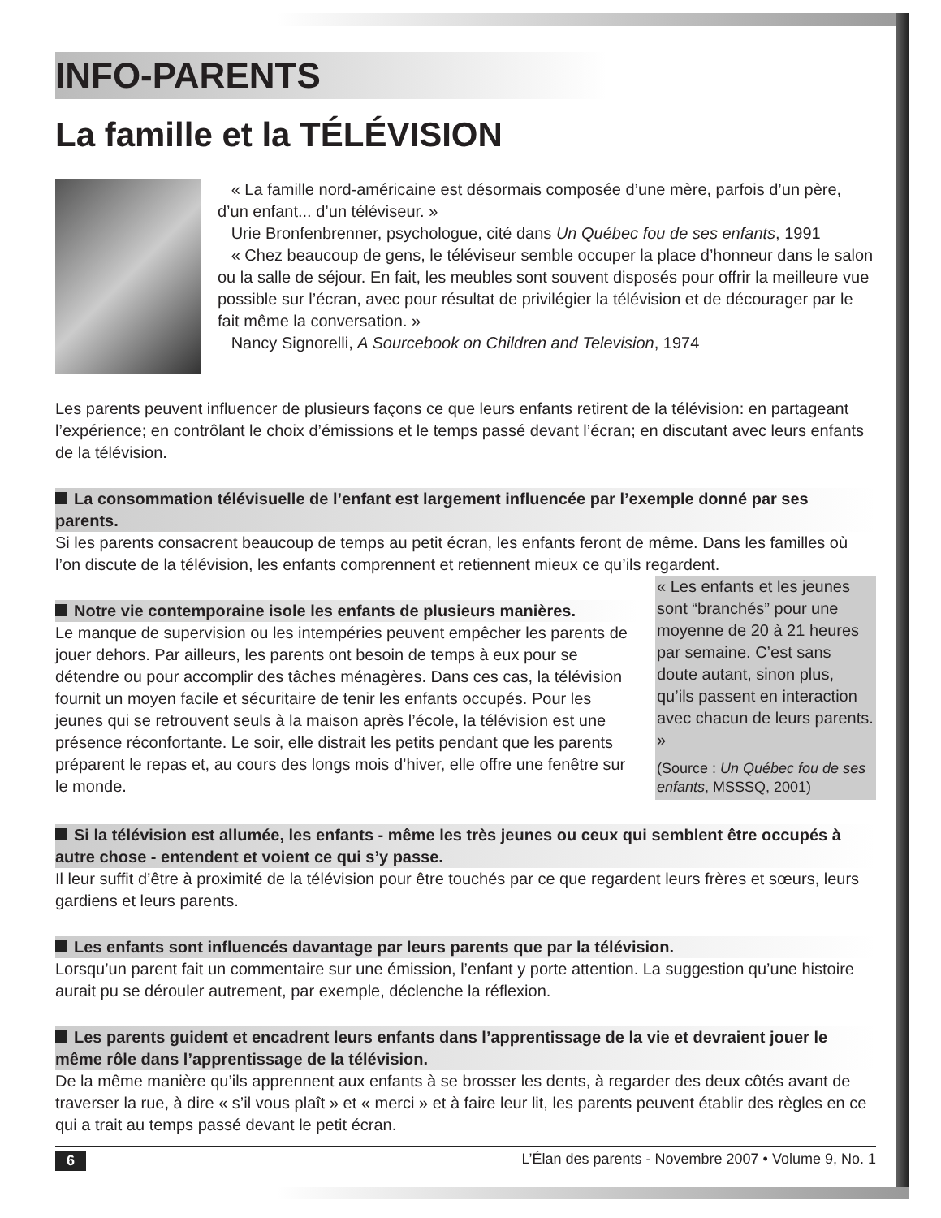INFO-PARENTS
La famille et la TÉLÉVISION
« La famille nord-américaine est désormais composée d’une mère, parfois d’un père, d’un enfant... d’un téléviseur. »
Urie Bronfenbrenner, psychologue, cité dans Un Québec fou de ses enfants, 1991
« Chez beaucoup de gens, le téléviseur semble occuper la place d’honneur dans le salon ou la salle de séjour. En fait, les meubles sont souvent disposés pour offrir la meilleure vue possible sur l’écran, avec pour résultat de privilégier la télévision et de décourager par le fait même la conversation. »
Nancy Signorelli, A Sourcebook on Children and Television, 1974
Les parents peuvent influencer de plusieurs façons ce que leurs enfants retirent de la télévision: en partageant l’expérience; en contrôlant le choix d’émissions et le temps passé devant l’écran; en discutant avec leurs enfants de la télévision.
La consommation télévisuelle de l’enfant est largement influencée par l’exemple donné par ses parents.
Si les parents consacrent beaucoup de temps au petit écran, les enfants feront de même. Dans les familles où l’on discute de la télévision, les enfants comprennent et retiennent mieux ce qu’ils regardent.
Notre vie contemporaine isole les enfants de plusieurs manières.
Le manque de supervision ou les intempéries peuvent empêcher les parents de jouer dehors. Par ailleurs, les parents ont besoin de temps à eux pour se détendre ou pour accomplir des tâches ménagères. Dans ces cas, la télévision fournit un moyen facile et sécuritaire de tenir les enfants occupés. Pour les jeunes qui se retrouvent seuls à la maison après l’école, la télévision est une présence réconfortante. Le soir, elle distrait les petits pendant que les parents préparent le repas et, au cours des longs mois d’hiver, elle offre une fenêtre sur le monde.
« Les enfants et les jeunes sont “branchés” pour une moyenne de 20 à 21 heures par semaine. C’est sans doute autant, sinon plus, qu’ils passent en interaction avec chacun de leurs parents. »
(Source : Un Québec fou de ses enfants, MSSSQ, 2001)
Si la télévision est allumée, les enfants - même les très jeunes ou ceux qui semblent être occupés à autre chose - entendent et voient ce qui s’y passe.
Il leur suffit d’être à proximité de la télévision pour être touchés par ce que regardent leurs frères et sœurs, leurs gardiens et leurs parents.
Les enfants sont influencés davantage par leurs parents que par la télévision.
Lorsqu’un parent fait un commentaire sur une émission, l’enfant y porte attention. La suggestion qu’une histoire aurait pu se dérouler autrement, par exemple, déclenche la réflexion.
Les parents guident et encadrent leurs enfants dans l’apprentissage de la vie et devraient jouer le même rôle dans l’apprentissage de la télévision.
De la même manière qu’ils apprennent aux enfants à se brosser les dents, à regarder des deux côtés avant de traverser la rue, à dire « s’il vous plaît » et « merci » et à faire leur lit, les parents peuvent établir des règles en ce qui a trait au temps passé devant le petit écran.
6 L’Élan des parents - Novembre 2007 • Volume 9, No. 1